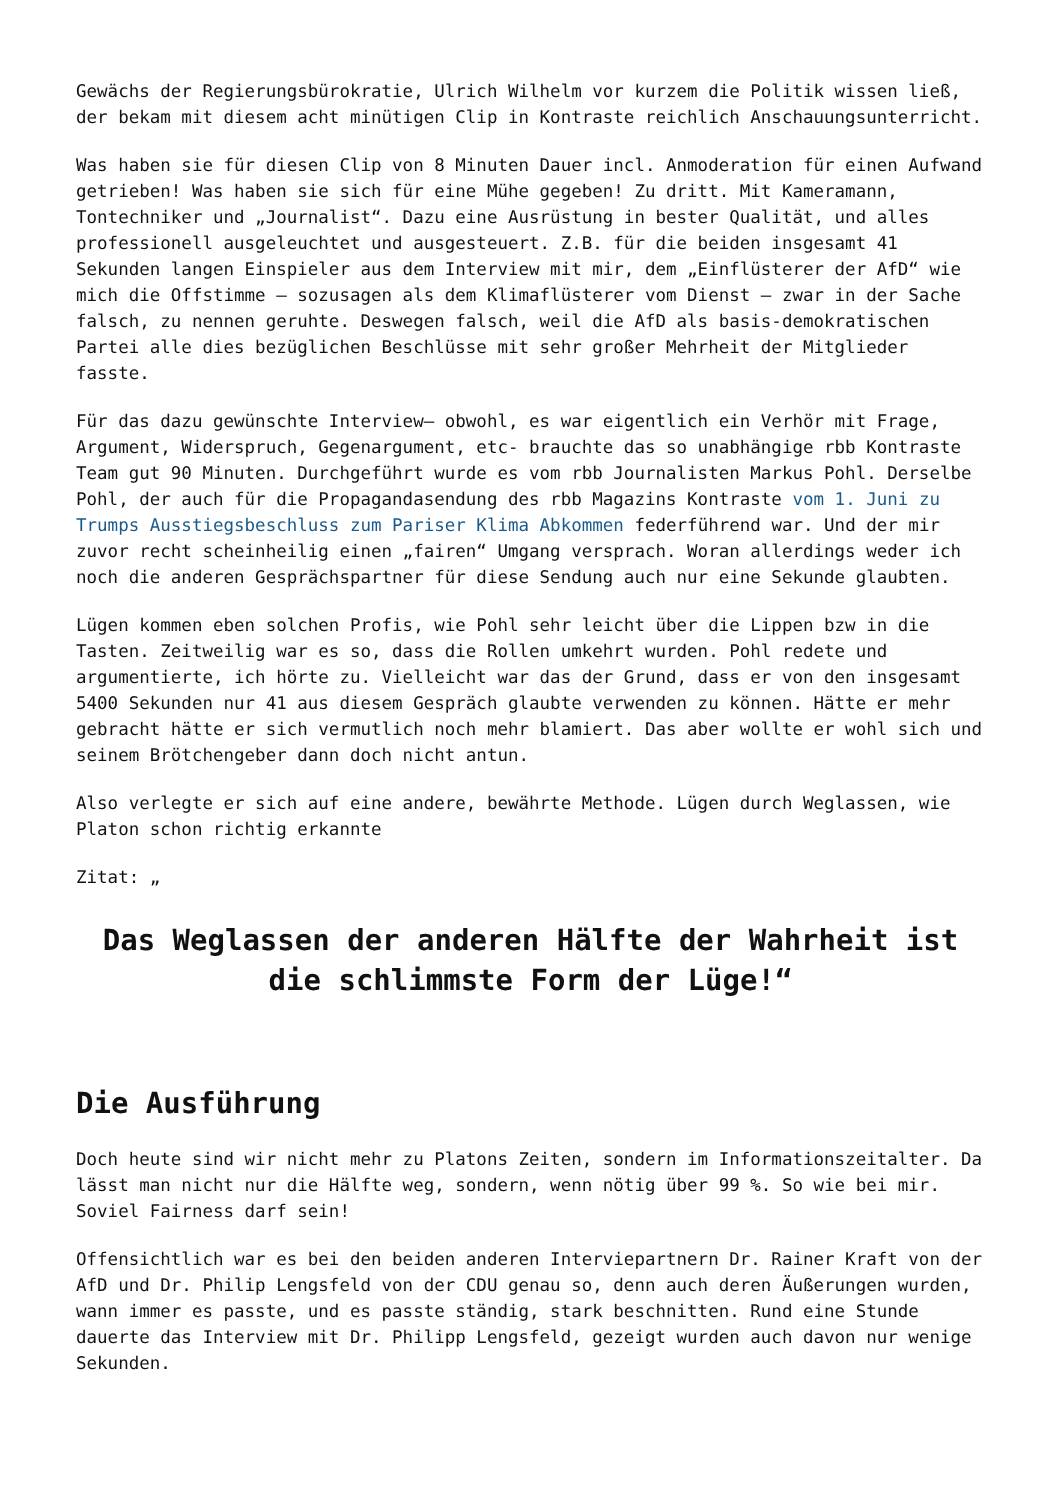Gewächs der Regierungsbürokratie, Ulrich Wilhelm vor kurzem die Politik wissen ließ, der bekam mit diesem acht minütigen Clip in Kontraste reichlich Anschauungsunterricht.
Was haben sie für diesen Clip von 8 Minuten Dauer incl. Anmoderation für einen Aufwand getrieben! Was haben sie sich für eine Mühe gegeben! Zu dritt. Mit Kameramann, Tontechniker und „Journalist“. Dazu eine Ausrüstung in bester Qualität, und alles professionell ausgeleuchtet und ausgesteuert. Z.B. für die beiden insgesamt 41 Sekunden langen Einspieler aus dem Interview mit mir, dem „Einflüsterer der AfD“ wie mich die Offstimme – sozusagen als dem Klimaflüsterer vom Dienst – zwar in der Sache falsch, zu nennen geruhte. Deswegen falsch, weil die AfD als basis-demokratischen Partei alle dies bezüglichen Beschlüsse mit sehr großer Mehrheit der Mitglieder fasste.
Für das dazu gewünschte Interview– obwohl, es war eigentlich ein Verhör mit Frage, Argument, Widerspruch, Gegenargument, etc- brauchte das so unabhängige rbb Kontraste Team gut 90 Minuten. Durchgeführt wurde es vom rbb Journalisten Markus Pohl. Derselbe Pohl, der auch für die Propagandasendung des rbb Magazins Kontraste vom 1. Juni zu Trumps Ausstiegsbeschluss zum Pariser Klima Abkommen federführend war. Und der mir zuvor recht scheinheilig einen „fairen“ Umgang versprach. Woran allerdings weder ich noch die anderen Gesprächspartner für diese Sendung auch nur eine Sekunde glaubten.
Lügen kommen eben solchen Profis, wie Pohl sehr leicht über die Lippen bzw in die Tasten. Zeitweilig war es so, dass die Rollen umkehrt wurden. Pohl redete und argumentierte, ich hörte zu. Vielleicht war das der Grund, dass er von den insgesamt 5400 Sekunden nur 41 aus diesem Gespräch glaubte verwenden zu können. Hätte er mehr gebracht hätte er sich vermutlich noch mehr blamiert. Das aber wollte er wohl sich und seinem Brötchengeber dann doch nicht antun.
Also verlegte er sich auf eine andere, bewährte Methode. Lügen durch Weglassen, wie Platon schon richtig erkannte
Zitat: „
Das Weglassen der anderen Hälfte der Wahrheit ist die schlimmste Form der Lüge!“
Die Ausführung
Doch heute sind wir nicht mehr zu Platons Zeiten, sondern im Informationszeitalter. Da lässt man nicht nur die Hälfte weg, sondern, wenn nötig über 99 %. So wie bei mir. Soviel Fairness darf sein!
Offensichtlich war es bei den beiden anderen Interviepartnern Dr. Rainer Kraft von der AfD und Dr. Philip Lengsfeld von der CDU genau so, denn auch deren Äußerungen wurden, wann immer es passte, und es passte ständig, stark beschnitten. Rund eine Stunde dauerte das Interview mit Dr. Philipp Lengsfeld, gezeigt wurden auch davon nur wenige Sekunden.